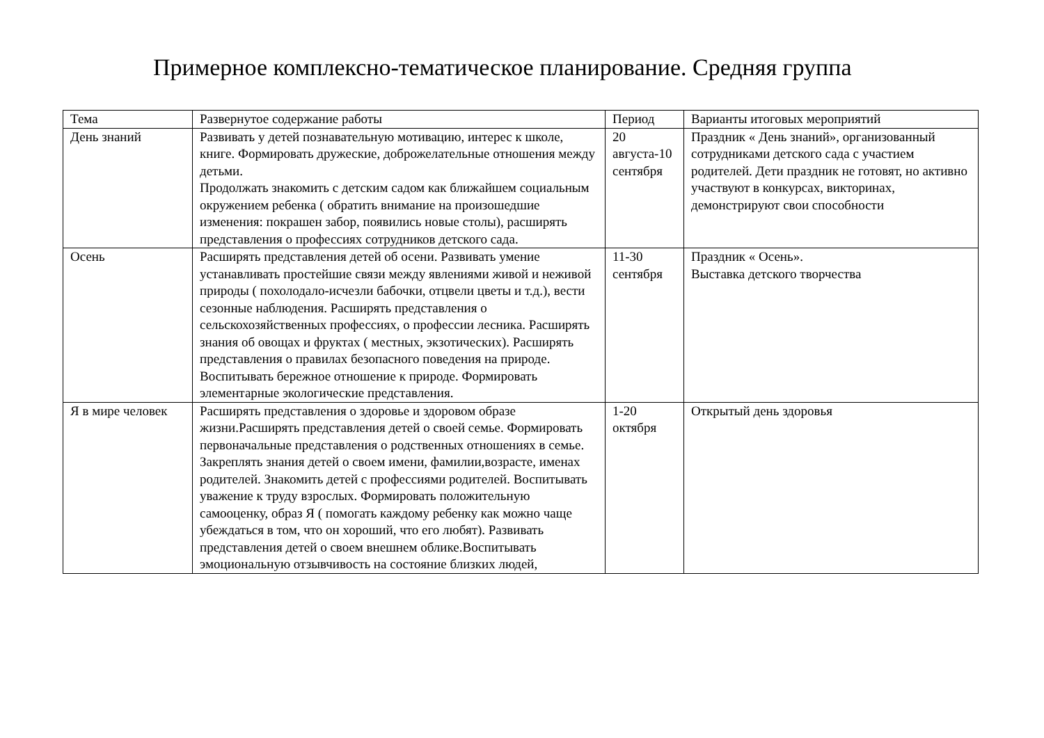Примерное комплексно-тематическое планирование. Средняя группа
| Тема | Развернутое содержание работы | Период | Варианты итоговых мероприятий |
| --- | --- | --- | --- |
| День знаний | Развивать у детей познавательную мотивацию, интерес к школе, книге. Формировать дружеские, доброжелательные отношения между детьми. Продолжать знакомить с детским садом как ближайшем социальным окружением ребенка ( обратить внимание на произошедшие изменения: покрашен забор, появились новые столы), расширять представления о профессиях сотрудников детского сада. | 20 августа-10 сентября | Праздник « День знаний», организованный сотрудниками детского сада с участием родителей. Дети праздник не готовят, но активно участвуют в конкурсах, викторинах, демонстрируют свои способности |
| Осень | Расширять представления детей об осени. Развивать умение устанавливать простейшие связи между явлениями живой и неживой природы ( похолодало-исчезли бабочки, отцвели цветы и т.д.), вести сезонные наблюдения. Расширять представления о сельскохозяйственных профессиях, о профессии лесника. Расширять знания об овощах и фруктах ( местных, экзотических). Расширять представления о правилах безопасного поведения на природе. Воспитывать бережное отношение к природе. Формировать элементарные экологические представления. | 11-30 сентября | Праздник « Осень». Выставка детского творчества |
| Я в мире человек | Расширять представления о здоровье и здоровом образе жизни.Расширять представления детей о своей семье. Формировать первоначальные представления о родственных отношениях в семье. Закреплять знания детей о своем имени, фамилии,возрасте, именах родителей. Знакомить детей с профессиями родителей. Воспитывать уважение к труду взрослых. Формировать положительную самооценку, образ Я ( помогать каждому ребенку как можно чаще убеждаться в том, что он хороший, что его любят). Развивать представления детей о своем внешнем облике.Воспитывать эмоциональную отзывчивость на состояние близких людей, | 1-20 октября | Открытый день здоровья |